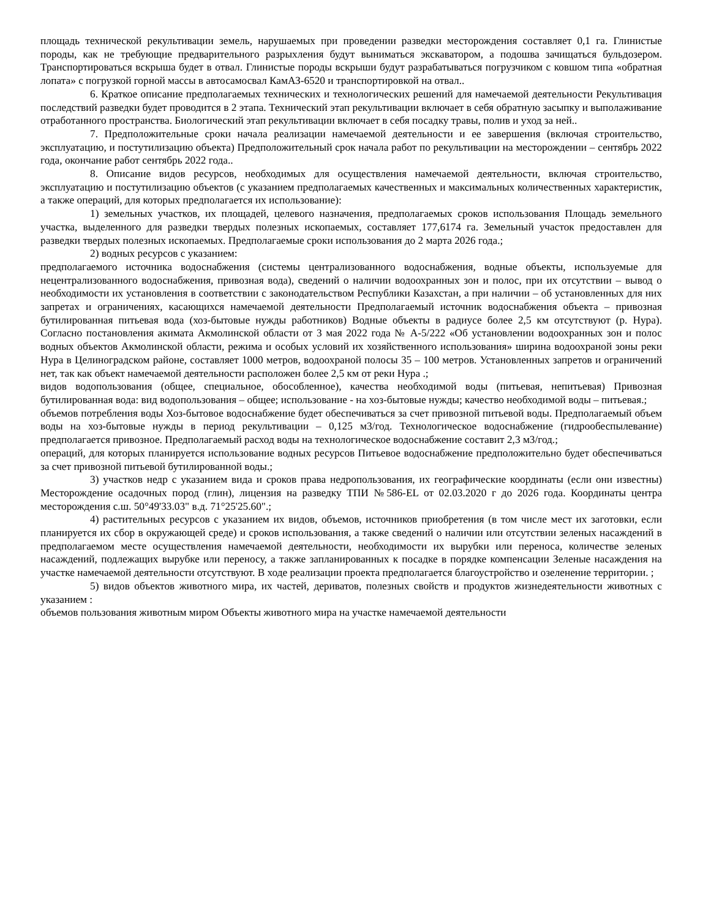площадь технической рекультивации земель, нарушаемых при проведении разведки месторождения составляет 0,1 га. Глинистые породы, как не требующие предварительного разрыхления будут выниматься экскаватором, а подошва зачищаться бульдозером. Транспортироваться вскрыша будет в отвал. Глинистые породы вскрыши будут разрабатываться погрузчиком с ковшом типа «обратная лопата» с погрузкой горной массы в автосамосвал КамАЗ-6520 и транспортировкой на отвал..
6. Краткое описание предполагаемых технических и технологических решений для намечаемой деятельности Рекультивация последствий разведки будет проводится в 2 этапа. Технический этап рекультивации включает в себя обратную засыпку и выполаживание отработанного пространства. Биологический этап рекультивации включает в себя посадку травы, полив и уход за ней..
7. Предположительные сроки начала реализации намечаемой деятельности и ее завершения (включая строительство, эксплуатацию, и постутилизацию объекта) Предположительный срок начала работ по рекультивации на месторождении – сентябрь 2022 года, окончание работ сентябрь 2022 года..
8. Описание видов ресурсов, необходимых для осуществления намечаемой деятельности, включая строительство, эксплуатацию и постутилизацию объектов (с указанием предполагаемых качественных и максимальных количественных характеристик, а также операций, для которых предполагается их использование):
1) земельных участков, их площадей, целевого назначения, предполагаемых сроков использования Площадь земельного участка, выделенного для разведки твердых полезных ископаемых, составляет 177,6174 га. Земельный участок предоставлен для разведки твердых полезных ископаемых. Предполагаемые сроки использования до 2 марта 2026 года.;
2) водных ресурсов с указанием:
предполагаемого источника водоснабжения (системы централизованного водоснабжения, водные объекты, используемые для нецентрализованного водоснабжения, привозная вода), сведений о наличии водоохранных зон и полос, при их отсутствии – вывод о необходимости их установления в соответствии с законодательством Республики Казахстан, а при наличии – об установленных для них запретах и ограничениях, касающихся намечаемой деятельности Предполагаемый источник водоснабжения объекта – привозная бутилированная питьевая вода (хоз-бытовые нужды работников) Водные объекты в радиусе более 2,5 км отсутствуют (р. Нура). Согласно постановления акимата Акмолинской области от 3 мая 2022 года № А-5/222 «Об установлении водоохранных зон и полос водных объектов Акмолинской области, режима и особых условий их хозяйственного использования» ширина водоохраной зоны реки Нура в Целиноградском районе, составляет 1000 метров, водоохраной полосы 35 – 100 метров. Установленных запретов и ограничений нет, так как объект намечаемой деятельности расположен более 2,5 км от реки Нура .;
видов водопользования (общее, специальное, обособленное), качества необходимой воды (питьевая, непитьевая) Привозная бутилированная вода: вид водопользования – общее; использование - на хоз-бытовые нужды; качество необходимой воды – питьевая.;
объемов потребления воды Хоз-бытовое водоснабжение будет обеспечиваться за счет привозной питьевой воды. Предполагаемый объем воды на хоз-бытовые нужды в период рекультивации – 0,125 м3/год. Технологическое водоснабжение (гидрообеспылевание) предполагается привозное. Предполагаемый расход воды на технологическое водоснабжение составит 2,3 м3/год.;
операций, для которых планируется использование водных ресурсов Питьевое водоснабжение предположительно будет обеспечиваться за счет привозной питьевой бутилированной воды.;
3) участков недр с указанием вида и сроков права недропользования, их географические координаты (если они известны) Месторождение осадочных пород (глин), лицензия на разведку ТПИ №586-EL от 02.03.2020 г до 2026 года. Координаты центра месторождения с.ш. 50°49'33.03" в.д. 71°25'25.60".;
4) растительных ресурсов с указанием их видов, объемов, источников приобретения (в том числе мест их заготовки, если планируется их сбор в окружающей среде) и сроков использования, а также сведений о наличии или отсутствии зеленых насаждений в предполагаемом месте осуществления намечаемой деятельности, необходимости их вырубки или переноса, количестве зеленых насаждений, подлежащих вырубке или переносу, а также запланированных к посадке в порядке компенсации Зеленые насаждения на участке намечаемой деятельности отсутствуют. В ходе реализации проекта предполагается благоустройство и озеленение территории. ;
5) видов объектов животного мира, их частей, дериватов, полезных свойств и продуктов жизнедеятельности животных с указанием :
объемов пользования животным миром Объекты животного мира на участке намечаемой деятельности